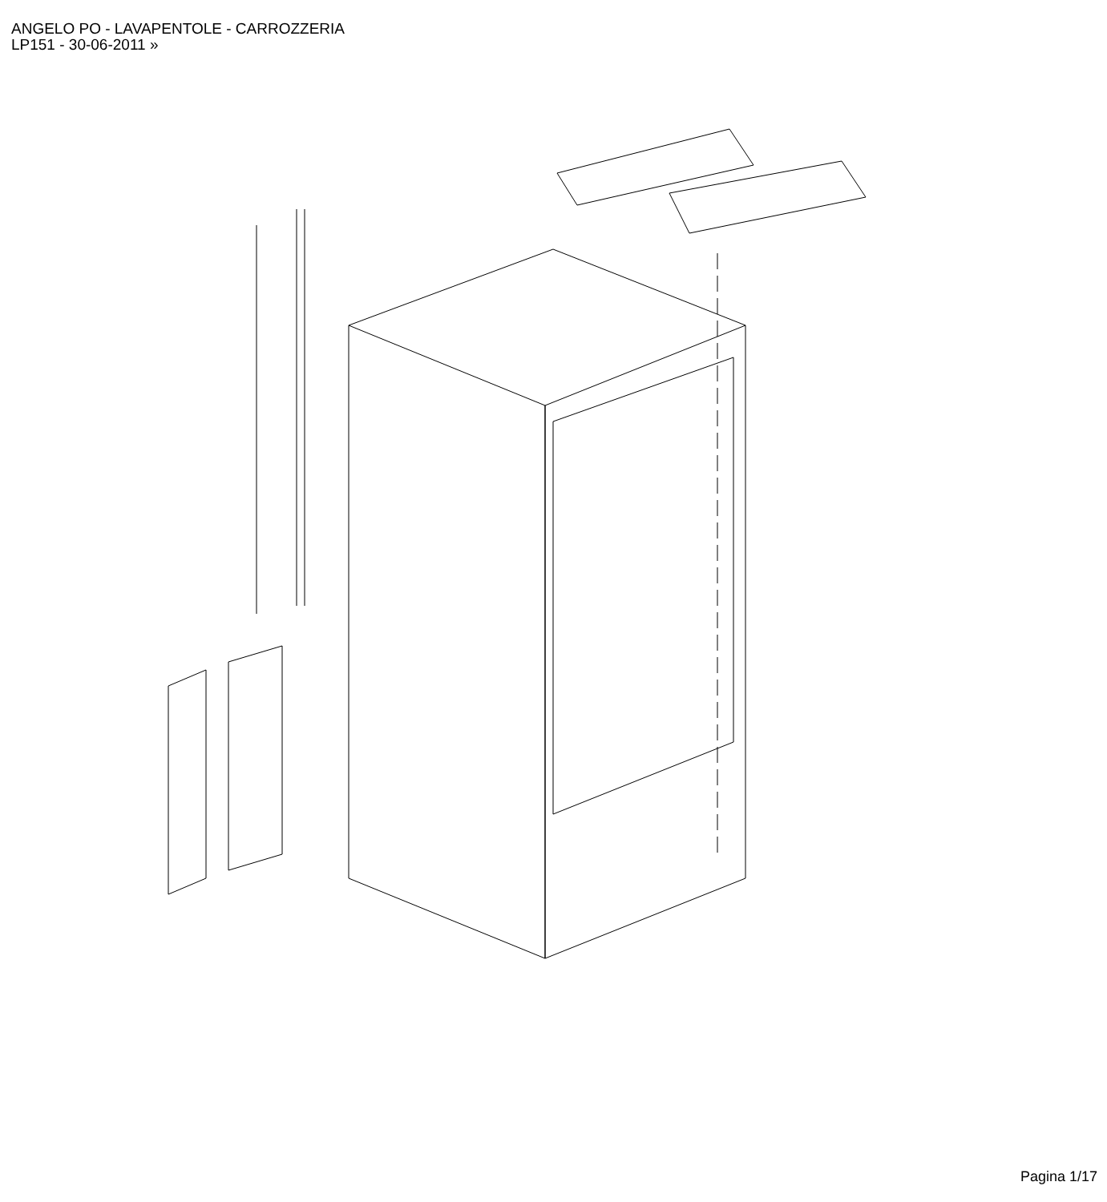ANGELO PO - LAVAPENTOLE - CARROZZERIA
LP151 - 30-06-2011 »
25975 25970 25980 25900 25905 25935 25940 25920 25920 25985 26015 26035 26025 25990 25995 26000 26005 26010 25945 25950 25910 25960 25965 26040 26025 26045 25930 25925 26030 25915 25955 25915
Pagina 1/17